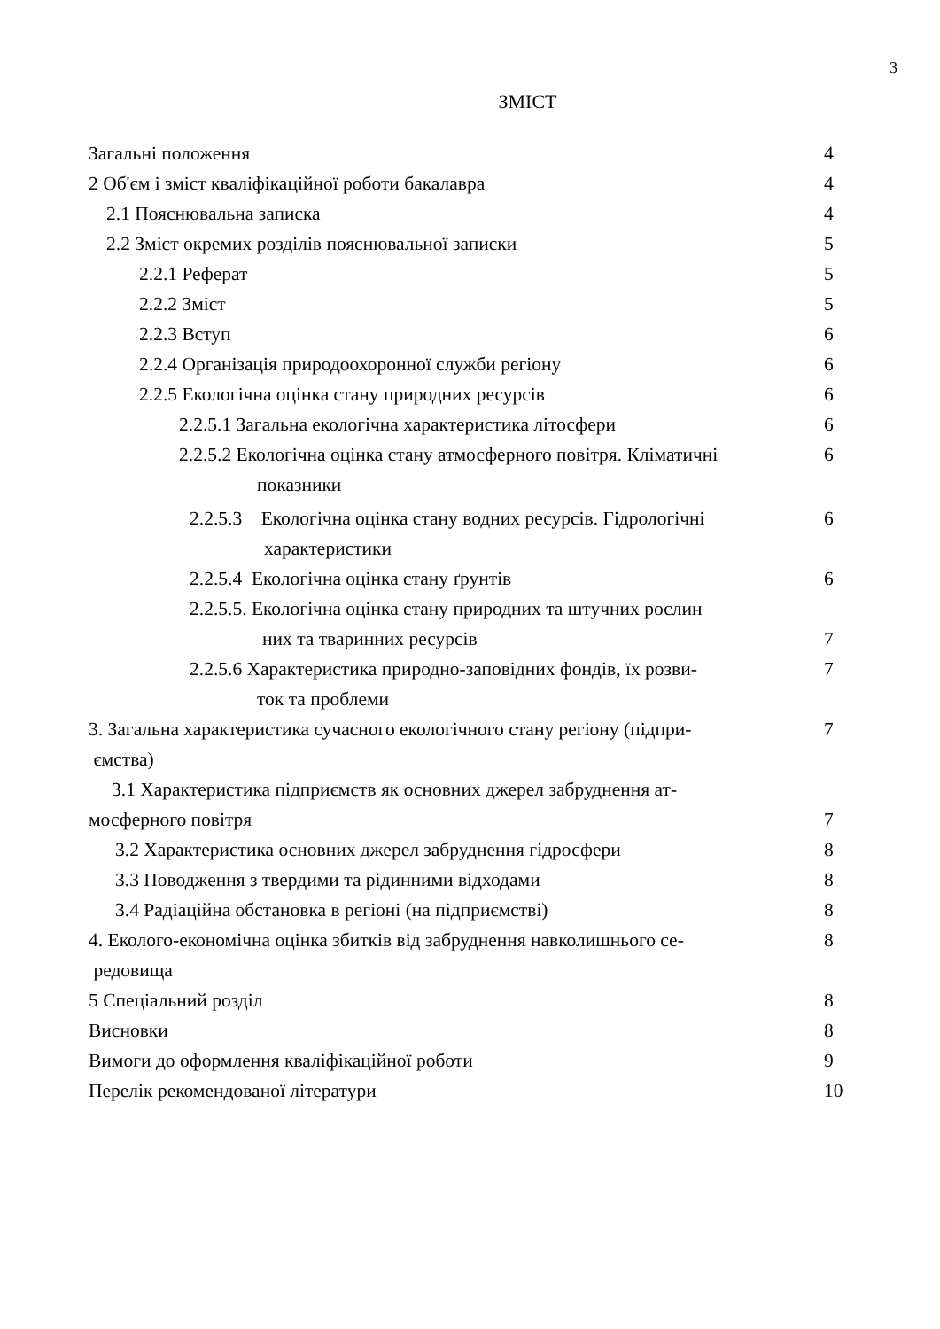3
ЗМІСТ
| Загальні положення | 4 |
| 2 Об'єм і зміст кваліфікаційної роботи бакалавра | 4 |
| 2.1 Пояснювальна записка | 4 |
| 2.2 Зміст окремих розділів пояснювальної записки | 5 |
| 2.2.1 Реферат | 5 |
| 2.2.2 Зміст | 5 |
| 2.2.3 Вступ | 6 |
| 2.2.4 Організація природоохоронної служби регіону | 6 |
| 2.2.5 Екологічна оцінка стану природних ресурсів | 6 |
| 2.2.5.1 Загальна екологічна характеристика літосфери | 6 |
| 2.2.5.2 Екологічна оцінка стану атмосферного повітря. Кліматичні показники | 6 |
| 2.2.5.3 Екологічна оцінка стану водних ресурсів. Гідрологічні характеристики | 6 |
| 2.2.5.4 Екологічна оцінка стану ґрунтів | 6 |
| 2.2.5.5. Екологічна оцінка стану природних та штучних рослин них та тваринних ресурсів | 7 |
| 2.2.5.6 Характеристика природно-заповідних фондів, їх розви- ток та проблеми | 7 |
| 3. Загальна характеристика сучасного екологічного стану регіону (підпри- ємства) | 7 |
| 3.1 Характеристика підприємств як основних джерел забруднення ат- мосферного повітря | 7 |
| 3.2 Характеристика основних джерел забруднення гідросфери | 8 |
| 3.3 Поводження з твердими та рідинними відходами | 8 |
| 3.4 Радіаційна обстановка в регіоні (на підприємстві) | 8 |
| 4. Еколого-економічна оцінка збитків від забруднення навколишнього се- редовища | 8 |
| 5 Спеціальний розділ | 8 |
| Висновки | 8 |
| Вимоги до оформлення кваліфікаційної роботи | 9 |
| Перелік рекомендованої літератури | 10 |